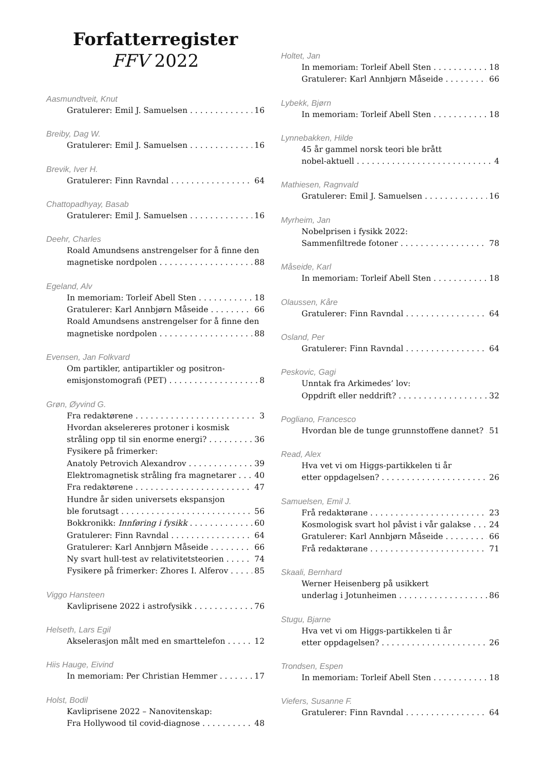Forfatterregister
FFV 2022
Aasmundtveit, Knut
Gratulerer: Emil J. Samuelsen 16
Breiby, Dag W.
Gratulerer: Emil J. Samuelsen 16
Brevik, Iver H.
Gratulerer: Finn Ravndal 64
Chattopadhyay, Basab
Gratulerer: Emil J. Samuelsen 16
Deehr, Charles
Roald Amundsens anstrengelser for å finne den
magnetiske nordpolen 88
Egeland, Alv
In memoriam: Torleif Abell Sten 18
Gratulerer: Karl Annbjørn Måseide 66
Roald Amundsens anstrengelser for å finne den
magnetiske nordpolen 88
Evensen, Jan Folkvard
Om partikler, antipartikler og positron-
emisjonstomografi (PET) 8
Grøn, Øyvind G.
Fra redaktørene 3
Hvordan akselereres protoner i kosmisk
stråling opp til sin enorme energi? 36
Fysikere på frimerker:
Anatoly Petrovich Alexandrov 39
Elektromagnetisk stråling fra magnetarer 40
Fra redaktørene 47
Hundre år siden universets ekspansjon
ble forutsagt 56
Bokkronikk: Innføring i fysikk 60
Gratulerer: Finn Ravndal 64
Gratulerer: Karl Annbjørn Måseide 66
Ny svart hull-test av relativitetsteorien 74
Fysikere på frimerker: Zhores I. Alferov 85
Viggo Hansteen
Kavliprisene 2022 i astrofysikk 76
Helseth, Lars Egil
Akselerasjon målt med en smarttelefon 12
Hiis Hauge, Eivind
In memoriam: Per Christian Hemmer 17
Holst, Bodil
Kavliprisene 2022 – Nanovitenskap:
Fra Hollywood til covid-diagnose 48
Holtet, Jan
In memoriam: Torleif Abell Sten 18
Gratulerer: Karl Annbjørn Måseide 66
Lybekk, Bjørn
In memoriam: Torleif Abell Sten 18
Lynnebakken, Hilde
45 år gammel norsk teori ble brått
nobel-aktuell 4
Mathiesen, Ragnvald
Gratulerer: Emil J. Samuelsen 16
Myrheim, Jan
Nobelprisen i fysikk 2022:
Sammenfiltrede fotoner 78
Måseide, Karl
In memoriam: Torleif Abell Sten 18
Olaussen, Kåre
Gratulerer: Finn Ravndal 64
Osland, Per
Gratulerer: Finn Ravndal 64
Peskovic, Gagi
Unntak fra Arkimedes’ lov:
Oppdrift eller neddrift? 32
Pogliano, Francesco
Hvordan ble de tunge grunnstoffene dannet? 51
Read, Alex
Hva vet vi om Higgs-partikkelen ti år
etter oppdagelsen? 26
Samuelsen, Emil J.
Frå redaktørane 23
Kosmologisk svart hol påvist i vår galakse 24
Gratulerer: Karl Annbjørn Måseide 66
Frå redaktørane 71
Skaali, Bernhard
Werner Heisenberg på usikkert
underlag i Jotunheimen 86
Stugu, Bjarne
Hva vet vi om Higgs-partikkelen ti år
etter oppdagelsen? 26
Trondsen, Espen
In memoriam: Torleif Abell Sten 18
Viefers, Susanne F.
Gratulerer: Finn Ravndal 64